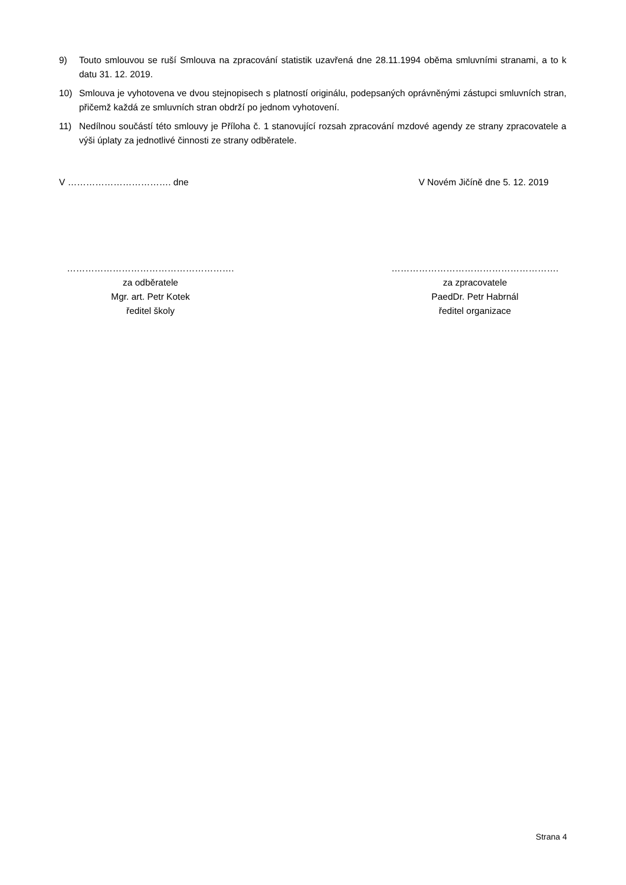9) Touto smlouvou se ruší Smlouva na zpracování statistik uzavřená dne 28.11.1994 oběma smluvními stranami, a to k datu 31. 12. 2019.
10) Smlouva je vyhotovena ve dvou stejnopisech s platností originálu, podepsaných oprávněnými zástupci smluvních stran, přičemž každá ze smluvních stran obdrží po jednom vyhotovení.
11) Nedílnou součástí této smlouvy je Příloha č. 1 stanovující rozsah zpracování mzdové agendy ze strany zpracovatele a výši úplaty za jednotlivé činnosti ze strany odběratele.
V ……………………………. dne V Novém Jičíně dne 5. 12. 2019
……………………………………………….
za odběratele
Mgr. art. Petr Kotek
ředitel školy
……………………………………………….
za zpracovatele
PaedDr. Petr Habrnál
ředitel organizace
Strana 4